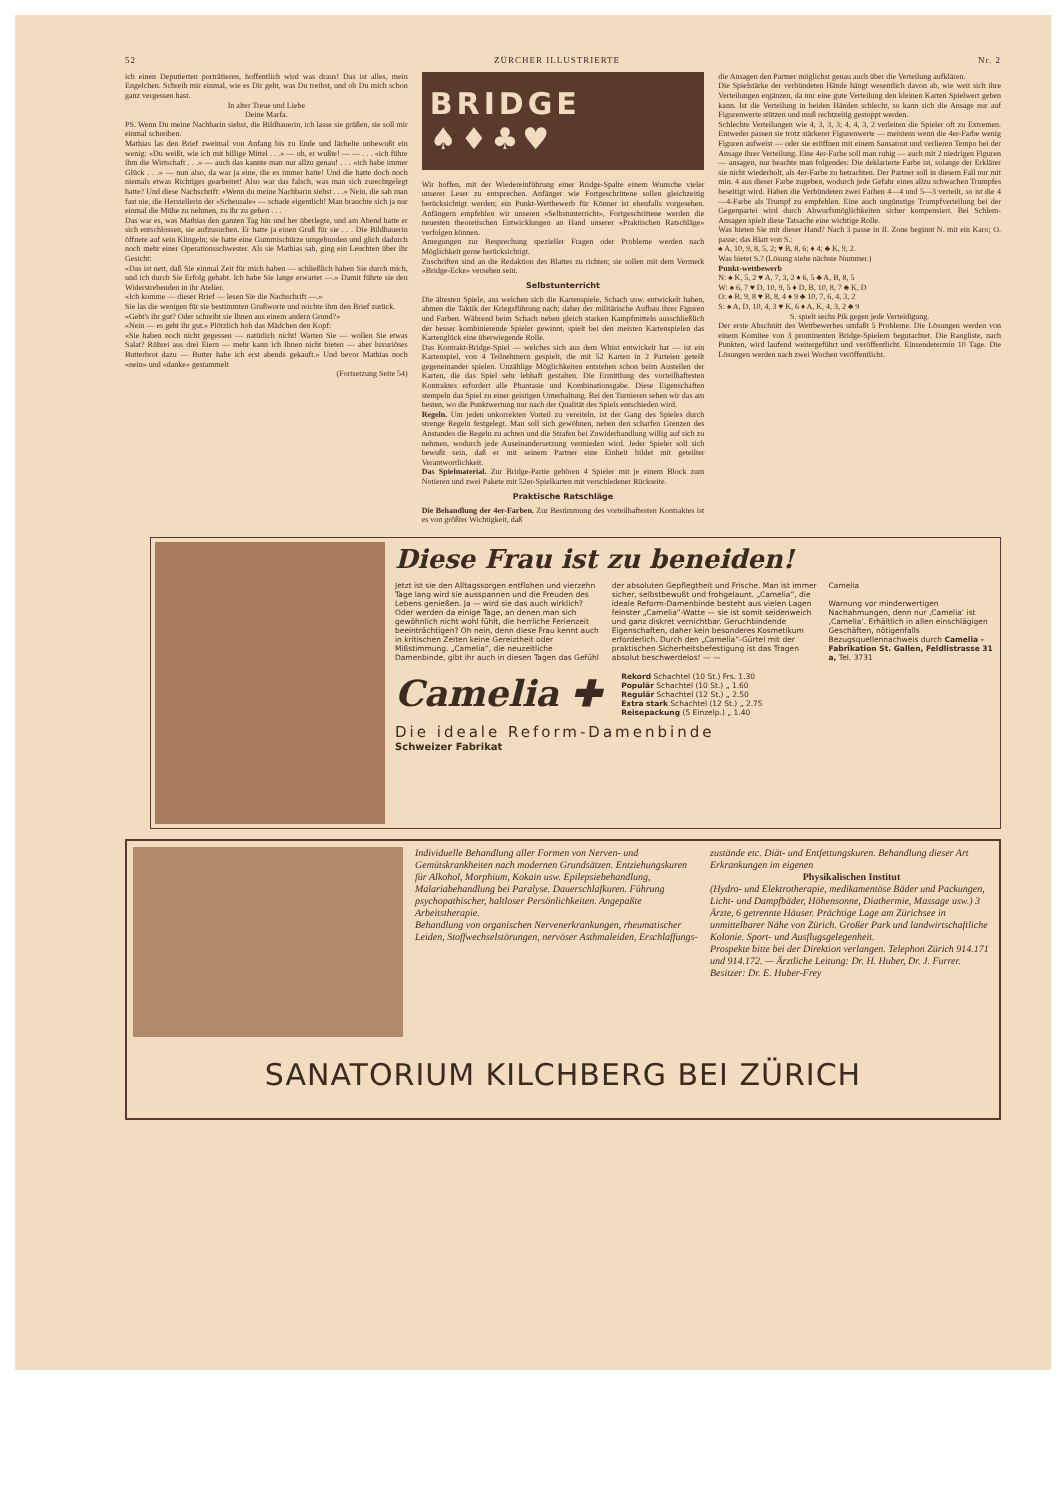52 ZÜRCHER ILLUSTRIERTE Nr. 2
ich einen Deputierten porträtieren, hoffentlich wird was draus! Das ist alles, mein Engelchen. Schreib mir einmal, wie es Dir geht, was Du treibst, und ob Du mich schon ganz vergessen hast.
In alter Treue und Liebe
Deine Marfa.
PS. Wenn Du meine Nachbarin siehst, die Bildhauerin, ich lasse sie grüßen, sie soll mir einmal schreiben.
Mathias las den Brief zweimal von Anfang bis zu Ende und lächelte unbewußt ein wenig: «Du weißt, wie ich mit billige Mittel . . .» — oh, er wußte! — — . . . «ich führe ihm die Wirtschaft . . .» — auch das kannte man nur allzu genau! . . . «ich habe immer Glück . . .» — nun also, da war ja eine, die es immer hatte! Und die hatte doch noch niemals etwas Richtiges gearbeitet! Also war das falsch, was man sich zurechtgelegt hatte? Und diese Nachschrift: «Wenn du meine Nachbarin siehst . . .» Nein, die sah man fast nie, die Herstellerin der «Scheusale» — schade eigentlich! Man brauchte sich ja nur einmal die Mühe zu nehmen, zu ihr zu gehen . . .
Das war es, was Mathias den ganzen Tag hin und her überlegte, und am Abend hatte er sich entschlossen, sie aufzusuchen. Er hatte ja einen Gruß für sie . . . Die Bildhauerin öffnete auf sein Klingeln; sie hatte eine Gummischürze umgebunden und glich dadurch noch mehr einer Operationsschwester. Als sie Mathias sah, ging ein Leuchten über ihr Gesicht:
«Das ist nett, daß Sie einmal Zeit für mich haben — schließlich haben Sie durch mich, und ich durch Sie Erfolg gehabt. Ich habe Sie lange erwartet —.» Damit führte sie den Widerstrebenden in ihr Atelier.
«Ich komme — dieser Brief — lesen Sie die Nachschrift —.»
Sie las die wenigen für sie bestimmten Grußworte und reichte ihm den Brief zurück.
«Geht's ihr gut? Oder schreibt sie Ihnen aus einem andern Grund?»
«Nein — es geht ihr gut.» Plötzlich hob das Mädchen den Kopf:
«Sie haben noch nicht gegessen — natürlich nicht! Warten Sie — wollen Sie etwas Salat? Rührei aus drei Eiern — mehr kann ich Ihnen nicht bieten — aber luxuriöses Butterbrot dazu — Butter habe ich erst abends gekauft.» Und bevor Mathias noch «nein» und «danke» gestammelt
(Fortsetzung Seite 54)
BRIDGE ♠♦♣♥
Wir hoffen, mit der Wiedereinführung einer Bridge-Spalte einem Wunsche vieler unserer Leser zu entsprechen. Anfänger wie Fortgeschrittene sollen gleichzeitig berücksichtigt werden; ein Punkt-Wettbewerb für Könner ist ebenfalls vorgesehen. Anfängern empfehlen wir unseren «Selbstunterricht», Fortgeschrittene werden die neuesten theoretischen Entwicklungen an Hand unserer «Praktischen Ratschläge» verfolgen können.
Anregungen zur Besprechung spezieller Fragen oder Probleme werden nach Möglichkeit gerne berücksichtigt.
Zuschriften sind an die Redaktion des Blattes zu richten; sie sollen mit dem Vermerk «Bridge-Ecke» versehen sein.
Selbstunterricht
Die ältesten Spiele, aus welchen sich die Kartenspiele, Schach usw. entwickelt haben, ahmen die Taktik der Kriegsführung nach; daher der militärische Aufbau ihrer Figuren und Farben. Während beim Schach neben gleich starken Kampfmitteln ausschließlich der besser kombinierende Spieler gewinnt, spielt bei den meisten Kartenspielen das Kartenglück eine überwiegende Rolle.
Das Kontrakt-Bridge-Spiel — welches sich aus dem Whist entwickelt hat — ist ein Kartenspiel, von 4 Teilnehmern gespielt, die mit 52 Karten in 2 Parteien geteilt gegeneinander spielen. Unzählige Möglichkeiten entstehen schon beim Austeilen der Karten, die das Spiel sehr lebhaft gestalten. Die Ermittlung des vorteilhaftesten Kontraktes erfordert alle Phantasie und Kombinationsgabe. Diese Eigenschaften stempeln das Spiel zu einer geistigen Unterhaltung. Bei den Turnieren sehen wir das am besten, wo die Punktwertung nur nach der Qualität des Spiels entschieden wird.
Regeln. Um jeden unkorrekten Vorteil zu vereiteln, ist der Gang des Spieles durch strenge Regeln festgelegt. Man soll sich gewöhnen, neben den scharfen Grenzen des Anstandes die Regeln zu achten und die Strafen bei Zuwiderhandlung willig auf sich zu nehmen, wodurch jede Auseinandersetzung vermieden wird. Jeder Spieler soll sich bewußt sein, daß er mit seinem Partner eine Einheit bildet mit geteilter Verantwortlichkeit.
Das Spielmaterial. Zur Bridge-Partie gehören 4 Spieler mit je einem Block zum Notieren und zwei Pakete mit 52er-Spielkarten mit verschiedener Rückseite.
Praktische Ratschläge
Die Behandlung der 4er-Farben. Zur Bestimmung des vorteilhaftesten Kontraktes ist es von größter Wichtigkeit, daß
die Ansagen den Partner möglichst genau auch über die Verteilung aufklären.
Die Spielstärke der verbündeten Hände hängt wesentlich davon ab, wie weit sich ihre Verteilungen ergänzen, da nur eine gute Verteilung den kleinen Karten Spielwert geben kann. Ist die Verteilung in beiden Händen schlecht, so kann sich die Ansage nur auf Figurenwerte stützen und muß rechtzeitig gestoppt werden.
Schlechte Verteilungen wie 4, 3, 3, 3; 4, 4, 3, 2 verleiten die Spieler oft zu Extremen. Entweder passen sie trotz stärkerer Figurenwerte — meistens wenn die 4er-Farbe wenig Figuren aufweist — oder sie eröffnen mit einem Sansatout und verlieren Tempo bei der Ansage ihrer Verteilung. Eine 4er-Farbe soll man ruhig — auch mit 2 niedrigen Figuren — ansagen, nur beachte man folgendes: Die deklarierte Farbe ist, solange der Erklärer sie nicht wiederholt, als 4er-Farbe zu betrachten. Der Partner soll in diesem Fall nur mit min. 4 aus dieser Farbe zugeben, wodurch jede Gefahr eines allzu schwachen Trumpfes beseitigt wird. Haben die Verbündeten zwei Farben 4—4 und 5—3 verteilt, so ist die 4—4-Farbe als Trumpf zu empfehlen. Eine auch ungünstige Trumpfverteilung bei der Gegenpartei wird durch Abwurfsmöglichkeiten sicher kompensiert. Bei Schlem-Ansagen spielt diese Tatsache eine wichtige Rolle.
Was bieten Sie mit dieser Hand? Nach 3 passe in II. Zone beginnt N. mit ein Karo; O. passe; das Blatt von S.:
♠ A, 10, 9, 8, 5, 2; ♥ B, 8, 6; ♦ 4; ♣ K, 9, 2.
Was bietet S.? (Lösung siehe nächste Nummer.)
Punkt-wettbewerb
N: ♠ K, 5, 2 ♥ A, 7, 3, 2 ♦ 6, 5 ♣ A, B, 8, 5
W: ♠ 6, 7 ♥ D, 10, 9, 5 ♦ D, B, 10, 8, 7 ♣ K, D
O: ♠ B, 9, 8 ♥ B, 8, 4 ♦ 9 ♣ 10, 7, 6, 4, 3, 2
S: ♠ A, D, 10, 4, 3 ♥ K, 6 ♦ A, K, 4, 3, 2 ♣ 9
S. spielt sechs Pik gegen jede Verteidigung.
Der erste Abschnitt des Wettbewerbes umfaßt 5 Probleme. Die Lösungen werden von einem Komitee von 3 prominenten Bridge-Spielern begutachtet. Die Rangliste, nach Punkten, wird laufend weitergeführt und veröffentlicht. Einsendetermin 10 Tage. Die Lösungen werden nach zwei Wochen veröffentlicht.
Diese Frau ist zu beneiden!
Jetzt ist sie den Alltagssorgen entflohen und vierzehn Tage lang wird sie ausspannen und die Freuden des Lebens genießen. Ja — wird sie das auch wirklich? Oder werden da einige Tage, an denen man sich gewöhnlich nicht wohl fühlt, die herrliche Ferienzeit beeinträchtigen? Oh nein, denn diese Frau kennt auch in kritischen Zeiten keine Gereiztheit oder Mißstimmung. „Camelia“, die neuzeitliche Damenbinde, gibt ihr auch in diesen Tagen das Gefühl
der absoluten Gepflegtheit und Frische. Man ist immer sicher, selbstbewußt und frohgelaunt. „Camelia“, die ideale Reform-Damenbinde besteht aus vielen Lagen feinster „Camelia“-Watte — sie ist somit seidenweich und ganz diskret vernichtbar. Geruchbindende Eigenschaften, daher kein besonderes Kosmetikum erforderlich. Durch den „Camelia“-Gürtel mit der praktischen Sicherheitsbefestigung ist das Tragen absolut beschwerdelos! — —
Camelia
Warnung vor minderwertigen Nachahmungen, denn nur ‚Camelia‘ ist ‚Camelia‘. Erhältlich in allen einschlägigen Geschäften, nötigenfalls Bezugsquellennachweis durch Camelia - Fabrikation St. Gallen, Feldlistrasse 31 a, Tel. 3731
Camelia ✚
Rekord Schachtel (10 St.) Frs. 1.30
Populär Schachtel (10 St.) „ 1.60
Regulär Schachtel (12 St.) „ 2.50
Extra stark Schachtel (12 St.) „ 2.75
Reisepackung (5 Einzelp.) „ 1.40
Die ideale Reform-Damenbinde
Schweizer Fabrikat
Individuelle Behandlung aller Formen von Nerven- und Gemütskrankheiten nach modernen Grundsätzen. Entziehungskuren für Alkohol, Morphium, Kokain usw. Epilepsiebehandlung, Malariabehandlung bei Paralyse. Dauerschlafkuren. Führung psychopathischer, haltloser Persönlichkeiten. Angepaßte Arbeitstherapie.
Behandlung von organischen Nervenerkrankungen, rheumatischer Leiden, Stoffwechselstörungen, nervöser Asthmaleiden, Erschlaffungs-
zustände etc. Diät- und Entfettungskuren. Behandlung dieser Art Erkrankungen im eigenen
Physikalischen Institut
(Hydro- und Elektrotherapie, medikamentöse Bäder und Packungen, Licht- und Dampfbäder, Höhensonne, Diathermie, Massage usw.) 3 Ärzte, 6 getrennte Häuser. Prächtige Lage am Zürichsee in unmittelbarer Nähe von Zürich. Großer Park und landwirtschaftliche Kolonie. Sport- und Ausflugsgelegenheit.
Prospekte bitte bei der Direktion verlangen. Telephon Zürich 914.171 und 914.172. — Ärztliche Leitung: Dr. H. Huber, Dr. J. Furrer. Besitzer: Dr. E. Huber-Frey
SANATORIUM KILCHBERG BEI ZÜRICH